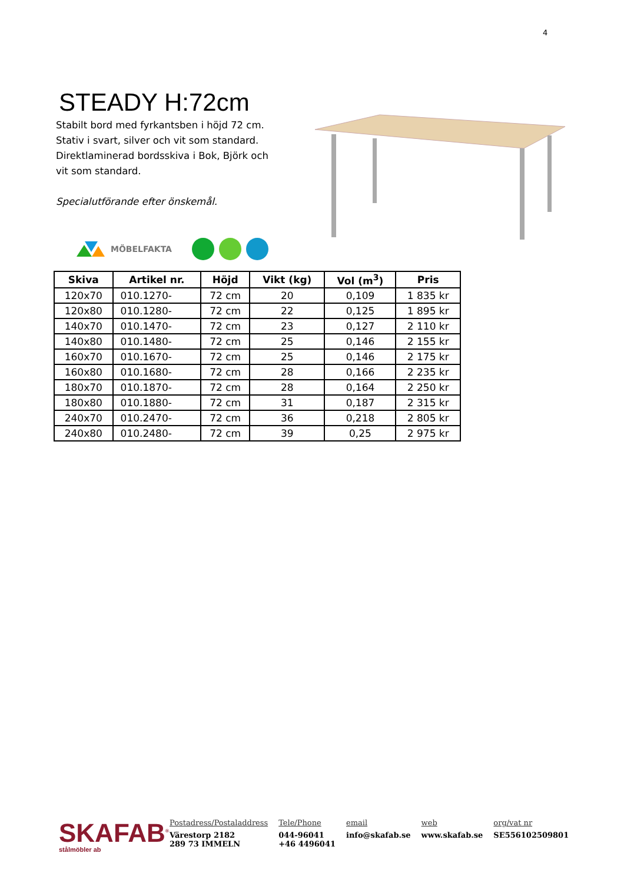4
STEADY H:72cm
Stabilt bord med fyrkantsben i höjd 72 cm. Stativ i svart, silver och vit som standard. Direktlaminerad bordsskiva i Bok, Björk och vit som standard.
Specialutförande efter önskemål.
MÖBELFAKTA
| Skiva | Artikel nr. | Höjd | Vikt (kg) | Vol (m<sup>3</sup>) | Pris |
| --- | --- | --- | --- | --- | --- |
| 120x70 | 010.1270- | 72 cm | 20 | 0,109 | 1 835 kr |
| 120x80 | 010.1280- | 72 cm | 22 | 0,125 | 1 895 kr |
| 140x70 | 010.1470- | 72 cm | 23 | 0,127 | 2 110 kr |
| 140x80 | 010.1480- | 72 cm | 25 | 0,146 | 2 155 kr |
| 160x70 | 010.1670- | 72 cm | 25 | 0,146 | 2 175 kr |
| 160x80 | 010.1680- | 72 cm | 28 | 0,166 | 2 235 kr |
| 180x70 | 010.1870- | 72 cm | 28 | 0,164 | 2 250 kr |
| 180x80 | 010.1880- | 72 cm | 31 | 0,187 | 2 315 kr |
| 240x70 | 010.2470- | 72 cm | 36 | 0,218 | 2 805 kr |
| 240x80 | 010.2480- | 72 cm | 39 | 0,25 | 2 975 kr |
SKAFAB<sup>®</sup>
stålmöbler ab
Postadress/Postaladdress
Värestorp 2182
289 73 IMMELN
Tele/Phone
044-96041
+46 4496041
email
info@skafab.se
web
www.skafab.se
org/vat nr
SE556102509801